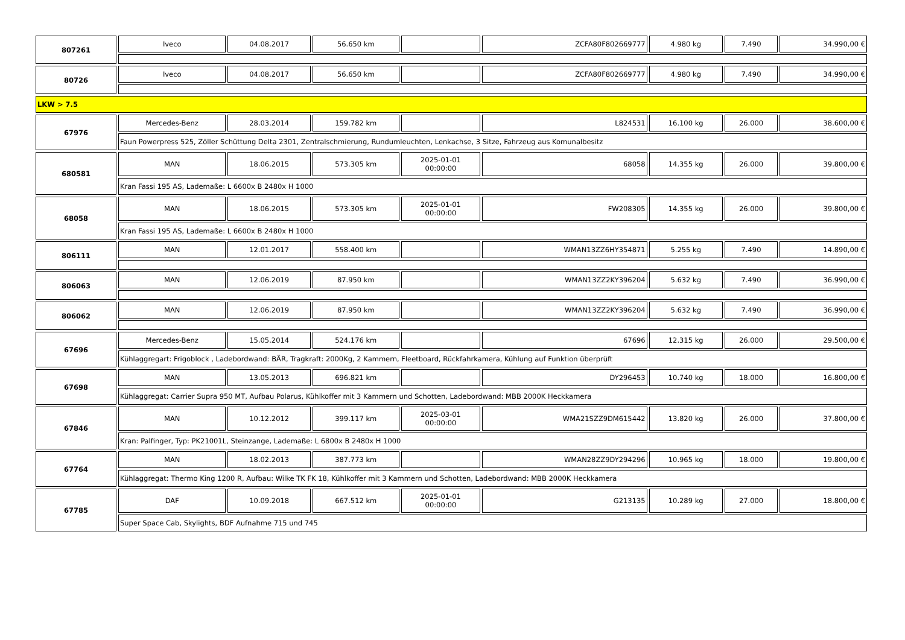| 807261 | Iveco | 04.08.2017 | 56.650 km | | ZCFA80F802669777 | 4.980 kg | 7.490 | 34.990,00 € |
| 80726 | Iveco | 04.08.2017 | 56.650 km | | ZCFA80F802669777 | 4.980 kg | 7.490 | 34.990,00 € |
| LKW > 7.5 | | | | | | | | |
| 67976 | Mercedes-Benz | 28.03.2014 | 159.782 km | | L824531 | 16.100 kg | 26.000 | 38.600,00 € |
| | Faun Powerpress 525, Zöller Schüttung Delta 2301, Zentralschmierung, Rundumleuchten, Lenkachse, 3 Sitze, Fahrzeug aus Komunalbesitz | | | | | | | |
| 680581 | MAN | 18.06.2015 | 573.305 km | 2025-01-01 00:00:00 | 68058 | 14.355 kg | 26.000 | 39.800,00 € |
| | Kran Fassi 195 AS, Lademaße: L 6600x B 2480x H 1000 | | | | | | | |
| 68058 | MAN | 18.06.2015 | 573.305 km | 2025-01-01 00:00:00 | FW208305 | 14.355 kg | 26.000 | 39.800,00 € |
| | Kran Fassi 195 AS, Lademaße: L 6600x B 2480x H 1000 | | | | | | | |
| 806111 | MAN | 12.01.2017 | 558.400 km | | WMAN13ZZ6HY354871 | 5.255 kg | 7.490 | 14.890,00 € |
| 806063 | MAN | 12.06.2019 | 87.950 km | | WMAN13ZZ2KY396204 | 5.632 kg | 7.490 | 36.990,00 € |
| 806062 | MAN | 12.06.2019 | 87.950 km | | WMAN13ZZ2KY396204 | 5.632 kg | 7.490 | 36.990,00 € |
| 67696 | Mercedes-Benz | 15.05.2014 | 524.176 km | | 67696 | 12.315 kg | 26.000 | 29.500,00 € |
| | Kühlaggregart: Frigoblock , Ladebordwand: BÄR, Tragkraft: 2000Kg, 2 Kammern, Fleetboard, Rückfahrkamera, Kühlung auf Funktion überprüft | | | | | | | |
| 67698 | MAN | 13.05.2013 | 696.821 km | | DY296453 | 10.740 kg | 18.000 | 16.800,00 € |
| | Kühlaggregat: Carrier Supra 950 MT, Aufbau Polarus, Kühlkoffer mit 3 Kammern und Schotten, Ladebordwand: MBB 2000K Heckkamera | | | | | | | |
| 67846 | MAN | 10.12.2012 | 399.117 km | 2025-03-01 00:00:00 | WMA21SZZ9DM615442 | 13.820 kg | 26.000 | 37.800,00 € |
| | Kran: Palfinger, Typ: PK21001L, Steinzange, Lademaße: L 6800x B 2480x H 1000 | | | | | | | |
| 67764 | MAN | 18.02.2013 | 387.773 km | | WMAN28ZZ9DY294296 | 10.965 kg | 18.000 | 19.800,00 € |
| | Kühlaggregat: Thermo King 1200 R, Aufbau: Wilke TK FK 18, Kühlkoffer mit 3 Kammern und Schotten, Ladebordwand: MBB 2000K Heckkamera | | | | | | | |
| 67785 | DAF | 10.09.2018 | 667.512 km | 2025-01-01 00:00:00 | G213135 | 10.289 kg | 27.000 | 18.800,00 € |
| | Super Space Cab, Skylights, BDF Aufnahme 715 und 745 | | | | | | | |